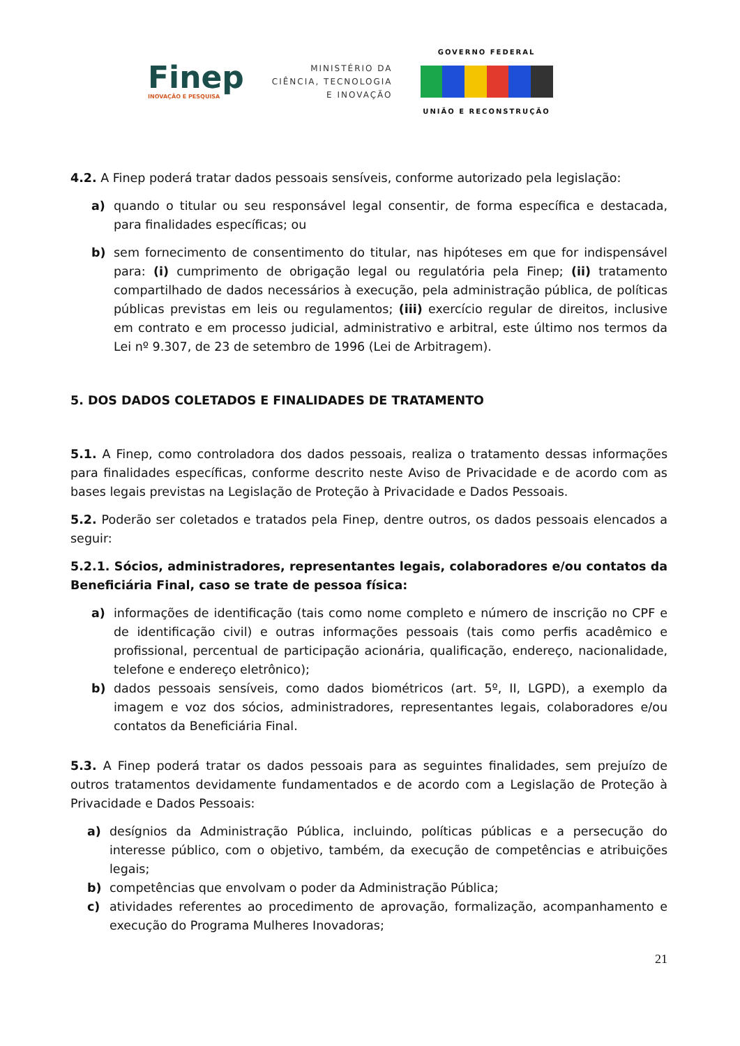Finep
INOVAÇÃO E PESQUISA
MINISTÉRIO DA
CIÊNCIA, TECNOLOGIA
E INOVAÇÃO
GOVERNO FEDERAL
UNIÃO E RECONSTRUÇÃO
4.2. A Finep poderá tratar dados pessoais sensíveis, conforme autorizado pela legislação:
a) quando o titular ou seu responsável legal consentir, de forma específica e destacada, para finalidades específicas; ou
b) sem fornecimento de consentimento do titular, nas hipóteses em que for indispensável para: (i) cumprimento de obrigação legal ou regulatória pela Finep; (ii) tratamento compartilhado de dados necessários à execução, pela administração pública, de políticas públicas previstas em leis ou regulamentos; (iii) exercício regular de direitos, inclusive em contrato e em processo judicial, administrativo e arbitral, este último nos termos da Lei nº 9.307, de 23 de setembro de 1996 (Lei de Arbitragem).
5. DOS DADOS COLETADOS E FINALIDADES DE TRATAMENTO
5.1. A Finep, como controladora dos dados pessoais, realiza o tratamento dessas informações para finalidades específicas, conforme descrito neste Aviso de Privacidade e de acordo com as bases legais previstas na Legislação de Proteção à Privacidade e Dados Pessoais.
5.2. Poderão ser coletados e tratados pela Finep, dentre outros, os dados pessoais elencados a seguir:
5.2.1. Sócios, administradores, representantes legais, colaboradores e/ou contatos da Beneficiária Final, caso se trate de pessoa física:
a) informações de identificação (tais como nome completo e número de inscrição no CPF e de identificação civil) e outras informações pessoais (tais como perfis acadêmico e profissional, percentual de participação acionária, qualificação, endereço, nacionalidade, telefone e endereço eletrônico);
b) dados pessoais sensíveis, como dados biométricos (art. 5º, II, LGPD), a exemplo da imagem e voz dos sócios, administradores, representantes legais, colaboradores e/ou contatos da Beneficiária Final.
5.3. A Finep poderá tratar os dados pessoais para as seguintes finalidades, sem prejuízo de outros tratamentos devidamente fundamentados e de acordo com a Legislação de Proteção à Privacidade e Dados Pessoais:
a) desígnios da Administração Pública, incluindo, políticas públicas e a persecução do interesse público, com o objetivo, também, da execução de competências e atribuições legais;
b) competências que envolvam o poder da Administração Pública;
c) atividades referentes ao procedimento de aprovação, formalização, acompanhamento e execução do Programa Mulheres Inovadoras;
21